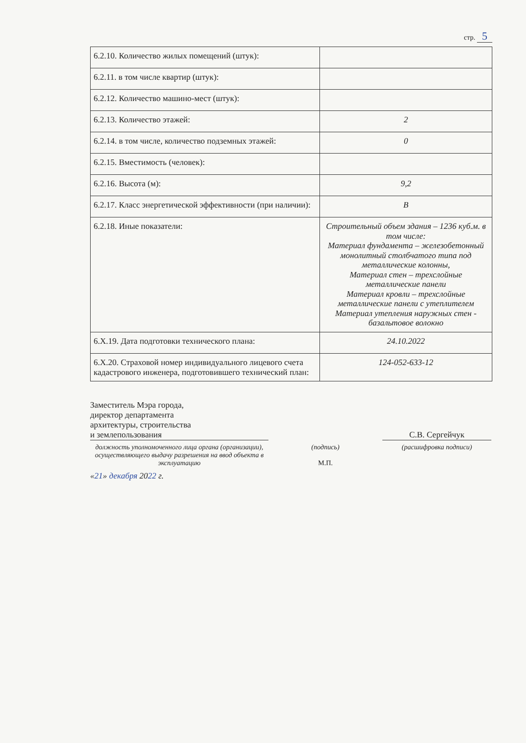стр. 5
| 6.2.10. Количество жилых помещений (штук): | |
| 6.2.11. в том числе квартир (штук): | |
| 6.2.12. Количество машино-мест (штук): | |
| 6.2.13. Количество этажей: | 2 |
| 6.2.14. в том числе, количество подземных этажей: | 0 |
| 6.2.15. Вместимость (человек): | |
| 6.2.16. Высота (м): | 9,2 |
| 6.2.17. Класс энергетической эффективности (при наличии): | B |
| 6.2.18. Иные показатели: | Строительный объем здания – 1236 куб.м. в том числе: Материал фундамента – железобетонный монолитный столбчатого типа под металлические колонны, Материал стен – трехслойные металлические панели Материал кровли – трехслойные металлические панели с утеплителем Материал утепления наружных стен - базальтовое волокно |
| 6.X.19. Дата подготовки технического плана: | 24.10.2022 |
| 6.X.20. Страховой номер индивидуального лицевого счета кадастрового инженера, подготовившего технический план: | 124-052-633-12 |
Заместитель Мэра города,
директор департамента
архитектуры, строительства
и землепользования
С.В. Сергейчук
должность уполномоченного лица органа (организации), осуществляющего выдачу разрешения на ввод объекта в эксплуатацию
(подпись)
М.П.
(расшифровка подписи)
«21» декабря 2022 г.